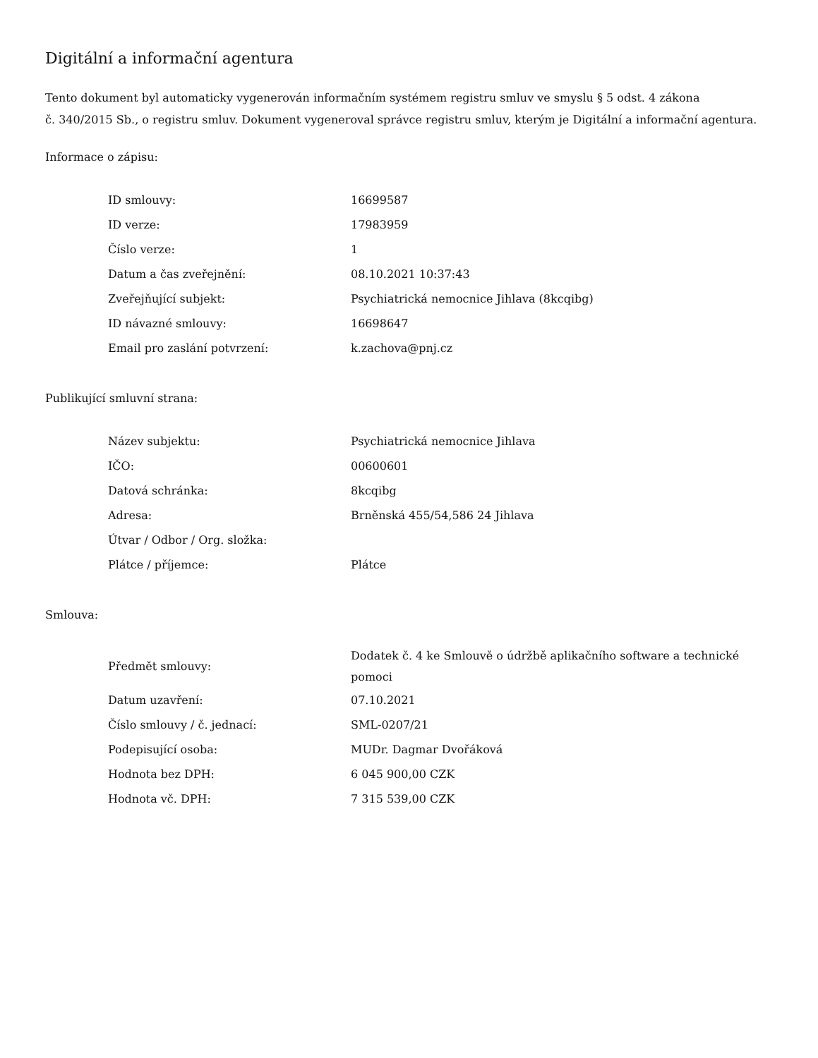Digitální a informační agentura
Tento dokument byl automaticky vygenerován informačním systémem registru smluv ve smyslu § 5 odst. 4 zákona
č. 340/2015 Sb., o registru smluv. Dokument vygeneroval správce registru smluv, kterým je Digitální a informační agentura.
Informace o zápisu:
| ID smlouvy: | 16699587 |
| ID verze: | 17983959 |
| Číslo verze: | 1 |
| Datum a čas zveřejnění: | 08.10.2021 10:37:43 |
| Zveřejňující subjekt: | Psychiatrická nemocnice Jihlava (8kcqibg) |
| ID návazné smlouvy: | 16698647 |
| Email pro zaslání potvrzení: | k.zachova@pnj.cz |
Publikující smluvní strana:
| Název subjektu: | Psychiatrická nemocnice Jihlava |
| IČO: | 00600601 |
| Datová schránka: | 8kcqibg |
| Adresa: | Brněnská 455/54,586 24 Jihlava |
| Útvar / Odbor / Org. složka: | |
| Plátce / příjemce: | Plátce |
Smlouva:
| Předmět smlouvy: | Dodatek č. 4 ke Smlouvě o údržbě aplikačního software a technické pomoci |
| Datum uzavření: | 07.10.2021 |
| Číslo smlouvy / č. jednací: | SML-0207/21 |
| Podepisující osoba: | MUDr. Dagmar Dvořáková |
| Hodnota bez DPH: | 6 045 900,00 CZK |
| Hodnota vč. DPH: | 7 315 539,00 CZK |